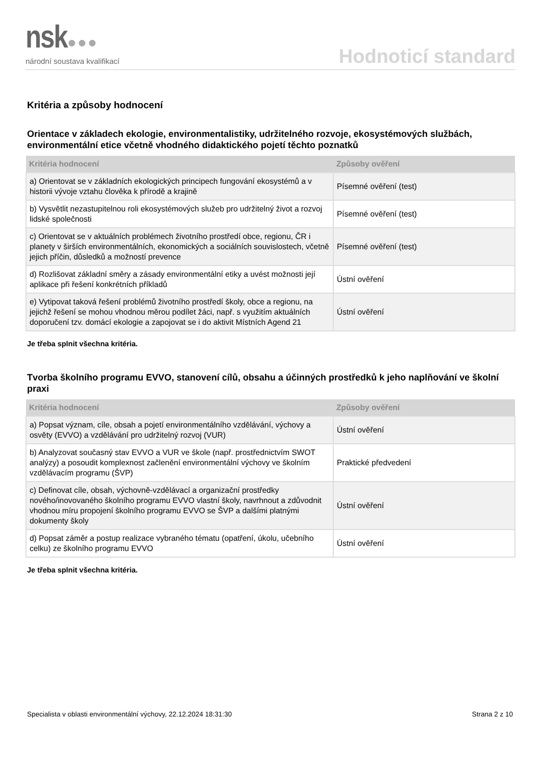nsk●●●
národní soustava kvalifikací
Hodnoticí standard
Kritéria a způsoby hodnocení
Orientace v základech ekologie, environmentalistiky, udržitelného rozvoje, ekosystémových službách, environmentální etice včetně vhodného didaktického pojetí těchto poznatků
| Kritéria hodnocení | Způsoby ověření |
| --- | --- |
| a) Orientovat se v základních ekologických principech fungování ekosystémů a v historii vývoje vztahu člověka k přírodě a krajině | Písemné ověření (test) |
| b) Vysvětlit nezastupitelnou roli ekosystémových služeb pro udržitelný život a rozvoj lidské společnosti | Písemné ověření (test) |
| c) Orientovat se v aktuálních problémech životního prostředí obce, regionu, ČR i planety v širších environmentálních, ekonomických a sociálních souvislostech, včetně jejich příčin, důsledků a možností prevence | Písemné ověření (test) |
| d) Rozlišovat základní směry a zásady environmentální etiky a uvést možnosti její aplikace při řešení konkrétních příkladů | Ústní ověření |
| e) Vytipovat taková řešení problémů životního prostředí školy, obce a regionu, na jejichž řešení se mohou vhodnou měrou podílet žáci, např. s využitím aktuálních doporučení tzv. domácí ekologie a zapojovat se i do aktivit Místních Agend 21 | Ústní ověření |
Je třeba splnit všechna kritéria.
Tvorba školního programu EVVO, stanovení cílů, obsahu a účinných prostředků k jeho naplňování ve školní praxi
| Kritéria hodnocení | Způsoby ověření |
| --- | --- |
| a) Popsat význam, cíle, obsah a pojetí environmentálního vzdělávání, výchovy a osvěty (EVVO) a vzdělávání pro udržitelný rozvoj (VUR) | Ústní ověření |
| b) Analyzovat současný stav EVVO a VUR ve škole (např. prostřednictvím SWOT analýzy) a posoudit komplexnost začlenění environmentální výchovy ve školním vzdělávacím programu (ŠVP) | Praktické předvedení |
| c) Definovat cíle, obsah, výchovně-vzdělávací a organizační prostředky nového/inovovaného školního programu EVVO vlastní školy, navrhnout a zdůvodnit vhodnou míru propojení školního programu EVVO se ŠVP a dalšími platnými dokumenty školy | Ústní ověření |
| d) Popsat záměr a postup realizace vybraného tématu (opatření, úkolu, učebního celku) ze školního programu EVVO | Ústní ověření |
Je třeba splnit všechna kritéria.
Specialista v oblasti environmentální výchovy, 22.12.2024 18:31:30 Strana 2 z 10